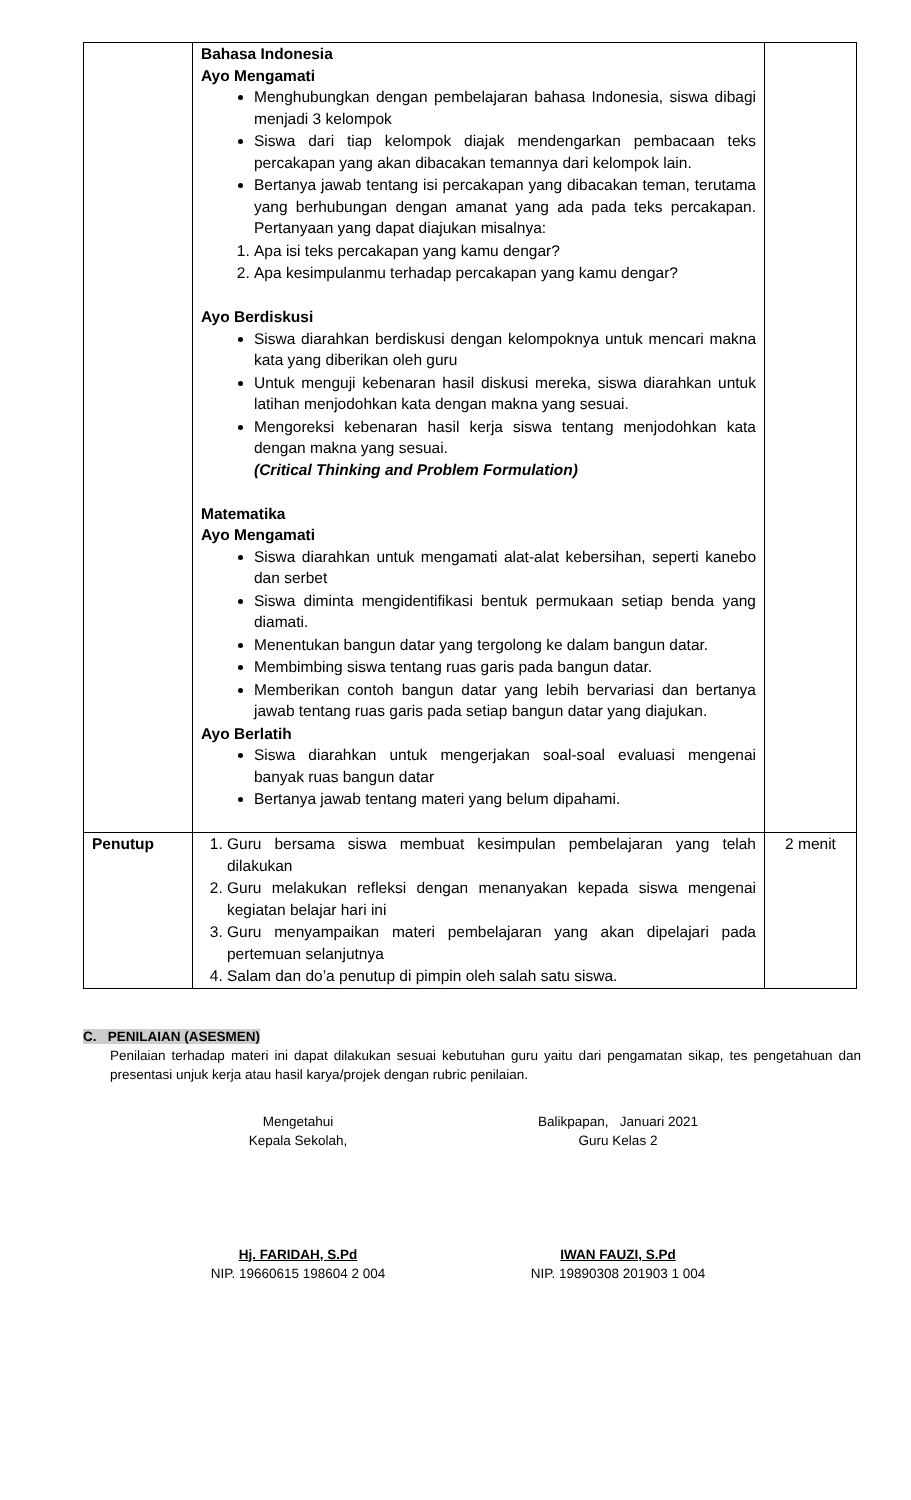| | Bahasa Indonesia Ayo Mengamati Menghubungkan dengan pembelajaran bahasa Indonesia, siswa dibagi menjadi 3 kelompok Siswa dari tiap kelompok diajak mendengarkan pembacaan teks percakapan yang akan dibacakan temannya dari kelompok lain. Bertanya jawab tentang isi percakapan yang dibacakan teman, terutama yang berhubungan dengan amanat yang ada pada teks percakapan. Pertanyaan yang dapat diajukan misalnya: 1. Apa isi teks percakapan yang kamu dengar? 2. Apa kesimpulanmu terhadap percakapan yang kamu dengar? Ayo Berdiskusi Siswa diarahkan berdiskusi dengan kelompoknya untuk mencari makna kata yang diberikan oleh guru Untuk menguji kebenaran hasil diskusi mereka, siswa diarahkan untuk latihan menjodohkan kata dengan makna yang sesuai. Mengoreksi kebenaran hasil kerja siswa tentang menjodohkan kata dengan makna yang sesuai. (Critical Thinking and Problem Formulation) Matematika Ayo Mengamati Siswa diarahkan untuk mengamati alat-alat kebersihan, seperti kanebo dan serbet Siswa diminta mengidentifikasi bentuk permukaan setiap benda yang diamati. Menentukan bangun datar yang tergolong ke dalam bangun datar. Membimbing siswa tentang ruas garis pada bangun datar. Memberikan contoh bangun datar yang lebih bervariasi dan bertanya jawab tentang ruas garis pada setiap bangun datar yang diajukan. Ayo Berlatih Siswa diarahkan untuk mengerjakan soal-soal evaluasi mengenai banyak ruas bangun datar Bertanya jawab tentang materi yang belum dipahami. | |
| Penutup | 1. Guru bersama siswa membuat kesimpulan pembelajaran yang telah dilakukan 2. Guru melakukan refleksi dengan menanyakan kepada siswa mengenai kegiatan belajar hari ini 3. Guru menyampaikan materi pembelajaran yang akan dipelajari pada pertemuan selanjutnya 4. Salam dan do’a penutup di pimpin oleh salah satu siswa. | 2 menit |
C. PENILAIAN (ASESMEN)
Penilaian terhadap materi ini dapat dilakukan sesuai kebutuhan guru yaitu dari pengamatan sikap, tes pengetahuan dan presentasi unjuk kerja atau hasil karya/projek dengan rubric penilaian.
Mengetahui
Kepala Sekolah,
Hj. FARIDAH, S.Pd
NIP. 19660615 198604 2 004
Balikpapan, Januari 2021
Guru Kelas 2
IWAN FAUZI, S.Pd
NIP. 19890308 201903 1 004